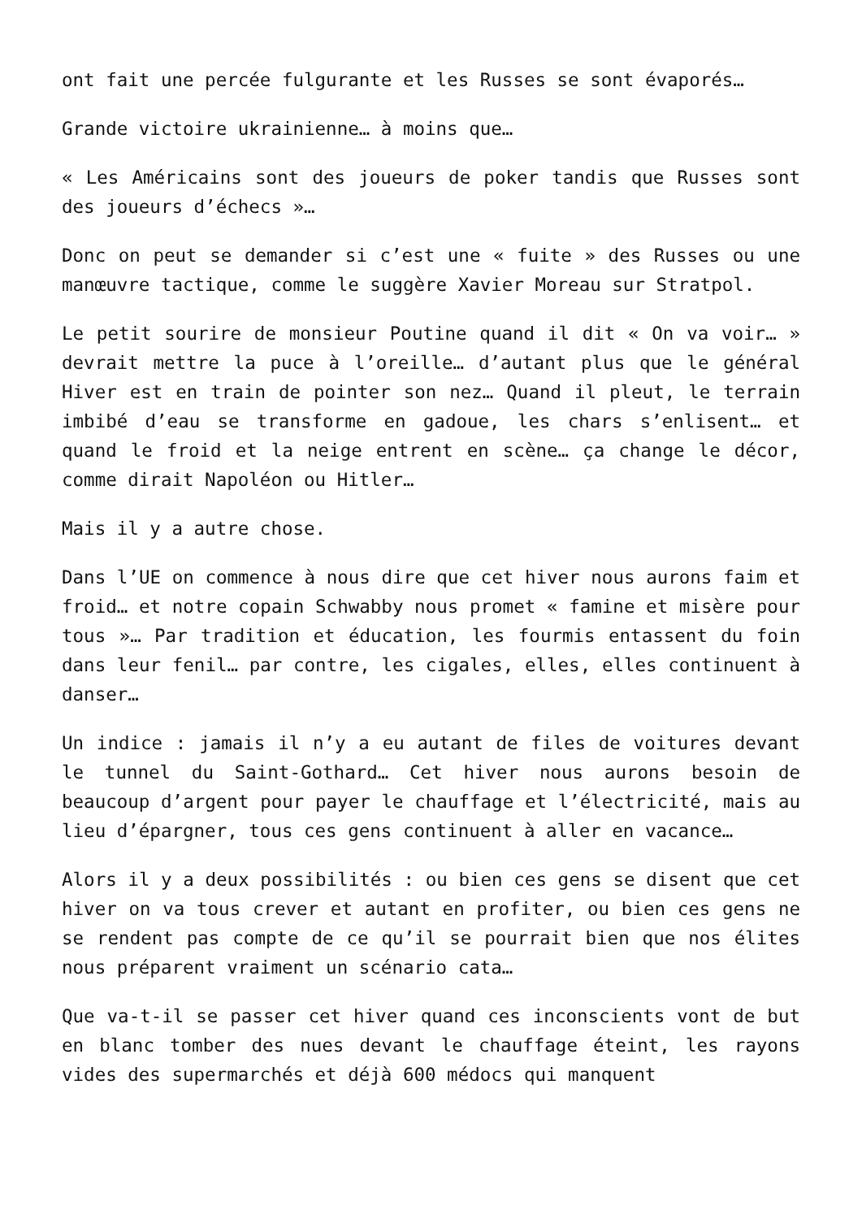ont fait une percée fulgurante et les Russes se sont évaporés…
Grande victoire ukrainienne… à moins que…
« Les Américains sont des joueurs de poker tandis que Russes sont des joueurs d’échecs »…
Donc on peut se demander si c’est une « fuite » des Russes ou une manœuvre tactique, comme le suggère Xavier Moreau sur Stratpol.
Le petit sourire de monsieur Poutine quand il dit « On va voir… » devrait mettre la puce à l’oreille… d’autant plus que le général Hiver est en train de pointer son nez… Quand il pleut, le terrain imbibé d’eau se transforme en gadoue, les chars s’enlisent… et quand le froid et la neige entrent en scène… ça change le décor, comme dirait Napoléon ou Hitler…
Mais il y a autre chose.
Dans l’UE on commence à nous dire que cet hiver nous aurons faim et froid… et notre copain Schwabby nous promet « famine et misère pour tous »… Par tradition et éducation, les fourmis entassent du foin dans leur fenil… par contre, les cigales, elles, elles continuent à danser…
Un indice : jamais il n’y a eu autant de files de voitures devant le tunnel du Saint-Gothard… Cet hiver nous aurons besoin de beaucoup d’argent pour payer le chauffage et l’électricité, mais au lieu d’épargner, tous ces gens continuent à aller en vacance…
Alors il y a deux possibilités : ou bien ces gens se disent que cet hiver on va tous crever et autant en profiter, ou bien ces gens ne se rendent pas compte de ce qu’il se pourrait bien que nos élites nous préparent vraiment un scénario cata…
Que va-t-il se passer cet hiver quand ces inconscients vont de but en blanc tomber des nues devant le chauffage éteint, les rayons vides des supermarchés et déjà 600 médocs qui manquent